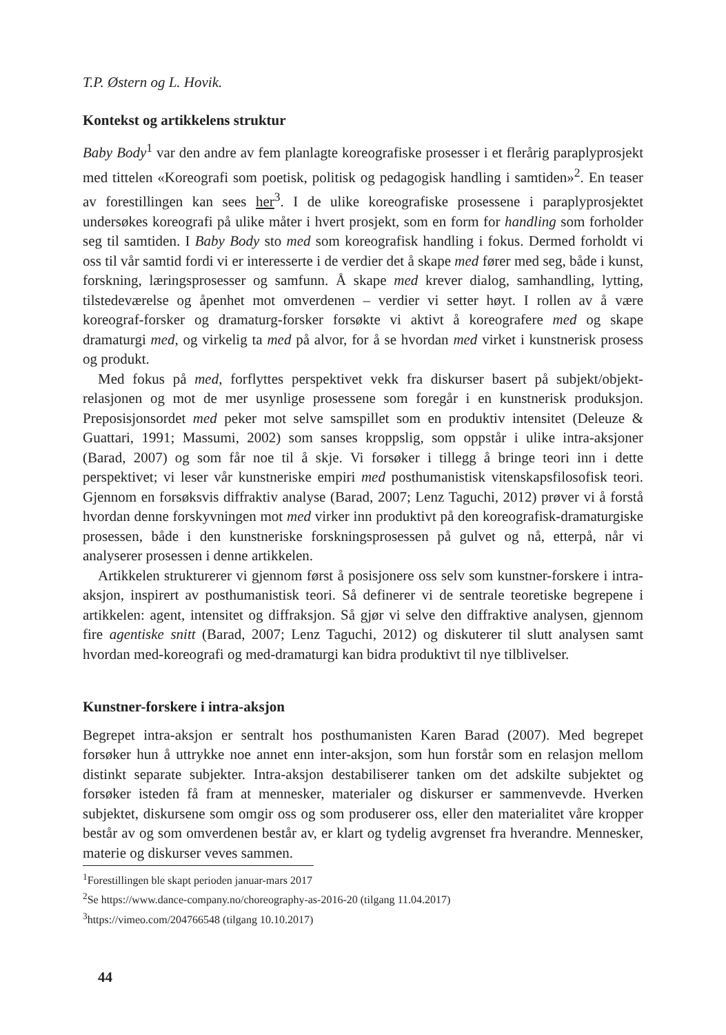T.P. Østern og L. Hovik.
Kontekst og artikkelens struktur
Baby Body<sup>1</sup> var den andre av fem planlagte koreografiske prosesser i et flerårig paraplyprosjekt med tittelen «Koreografi som poetisk, politisk og pedagogisk handling i samtiden»<sup>2</sup>. En teaser av forestillingen kan sees her<sup>3</sup>. I de ulike koreografiske prosessene i paraplyprosjektet undersøkes koreografi på ulike måter i hvert prosjekt, som en form for handling som forholder seg til samtiden. I Baby Body sto med som koreografisk handling i fokus. Dermed forholdt vi oss til vår samtid fordi vi er interesserte i de verdier det å skape med fører med seg, både i kunst, forskning, læringsprosesser og samfunn. Å skape med krever dialog, samhandling, lytting, tilstedeværelse og åpenhet mot omverdenen – verdier vi setter høyt. I rollen av å være koreograf-forsker og dramaturg-forsker forsøkte vi aktivt å koreografere med og skape dramaturgi med, og virkelig ta med på alvor, for å se hvordan med virket i kunstnerisk prosess og produkt.
Med fokus på med, forflyttes perspektivet vekk fra diskurser basert på subjekt/objekt-relasjonen og mot de mer usynlige prosessene som foregår i en kunstnerisk produksjon. Preposisjonsordet med peker mot selve samspillet som en produktiv intensitet (Deleuze & Guattari, 1991; Massumi, 2002) som sanses kroppslig, som oppstår i ulike intra-aksjoner (Barad, 2007) og som får noe til å skje. Vi forsøker i tillegg å bringe teori inn i dette perspektivet; vi leser vår kunstneriske empiri med posthumanistisk vitenskapsfilosofisk teori. Gjennom en forsøksvis diffraktiv analyse (Barad, 2007; Lenz Taguchi, 2012) prøver vi å forstå hvordan denne forskyvningen mot med virker inn produktivt på den koreografisk-dramaturgiske prosessen, både i den kunstneriske forskningsprosessen på gulvet og nå, etterpå, når vi analyserer prosessen i denne artikkelen.
Artikkelen strukturerer vi gjennom først å posisjonere oss selv som kunstner-forskere i intra-aksjon, inspirert av posthumanistisk teori. Så definerer vi de sentrale teoretiske begrepene i artikkelen: agent, intensitet og diffraksjon. Så gjør vi selve den diffraktive analysen, gjennom fire agentiske snitt (Barad, 2007; Lenz Taguchi, 2012) og diskuterer til slutt analysen samt hvordan med-koreografi og med-dramaturgi kan bidra produktivt til nye tilblivelser.
Kunstner-forskere i intra-aksjon
Begrepet intra-aksjon er sentralt hos posthumanisten Karen Barad (2007). Med begrepet forsøker hun å uttrykke noe annet enn inter-aksjon, som hun forstår som en relasjon mellom distinkt separate subjekter. Intra-aksjon destabiliserer tanken om det adskilte subjektet og forsøker isteden få fram at mennesker, materialer og diskurser er sammenvevde. Hverken subjektet, diskursene som omgir oss og som produserer oss, eller den materialitet våre kropper består av og som omverdenen består av, er klart og tydelig avgrenset fra hverandre. Mennesker, materie og diskurser veves sammen.
<sup>1</sup> Forestillingen ble skapt perioden januar-mars 2017
<sup>2</sup> Se https://www.dance-company.no/choreography-as-2016-20 (tilgang 11.04.2017)
<sup>3</sup> https://vimeo.com/204766548 (tilgang 10.10.2017)
44